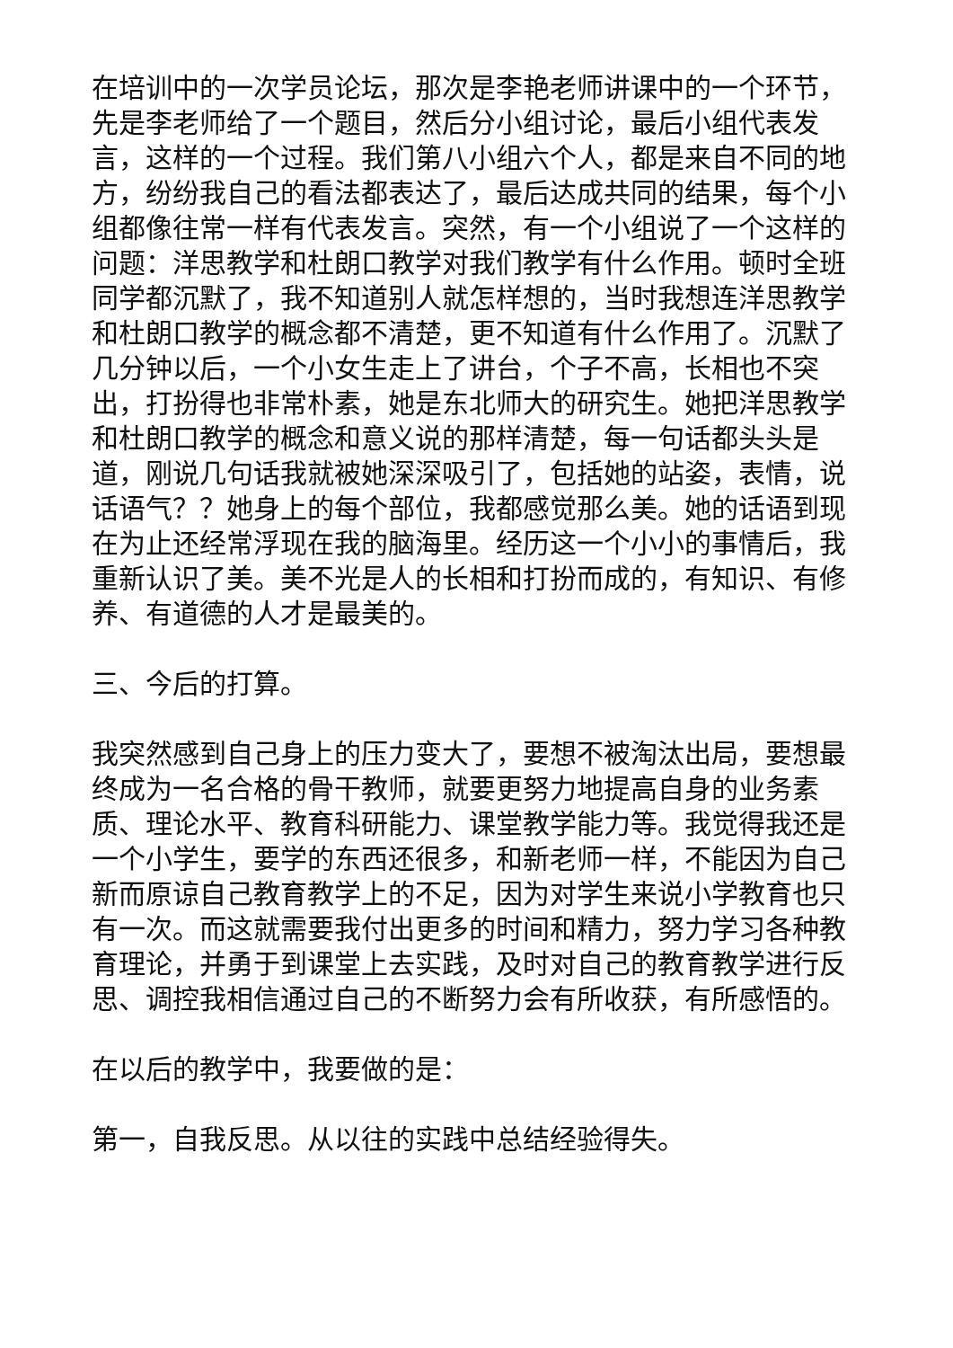在培训中的一次学员论坛，那次是李艳老师讲课中的一个环节，先是李老师给了一个题目，然后分小组讨论，最后小组代表发言，这样的一个过程。我们第八小组六个人，都是来自不同的地方，纷纷我自己的看法都表达了，最后达成共同的结果，每个小组都像往常一样有代表发言。突然，有一个小组说了一个这样的问题：洋思教学和杜朗口教学对我们教学有什么作用。顿时全班同学都沉默了，我不知道别人就怎样想的，当时我想连洋思教学和杜朗口教学的概念都不清楚，更不知道有什么作用了。沉默了几分钟以后，一个小女生走上了讲台，个子不高，长相也不突出，打扮得也非常朴素，她是东北师大的研究生。她把洋思教学和杜朗口教学的概念和意义说的那样清楚，每一句话都头头是道，刚说几句话我就被她深深吸引了，包括她的站姿，表情，说话语气？？她身上的每个部位，我都感觉那么美。她的话语到现在为止还经常浮现在我的脑海里。经历这一个小小的事情后，我重新认识了美。美不光是人的长相和打扮而成的，有知识、有修养、有道德的人才是最美的。
三、今后的打算。
我突然感到自己身上的压力变大了，要想不被淘汰出局，要想最终成为一名合格的骨干教师，就要更努力地提高自身的业务素质、理论水平、教育科研能力、课堂教学能力等。我觉得我还是一个小学生，要学的东西还很多，和新老师一样，不能因为自己新而原谅自己教育教学上的不足，因为对学生来说小学教育也只有一次。而这就需要我付出更多的时间和精力，努力学习各种教育理论，并勇于到课堂上去实践，及时对自己的教育教学进行反思、调控我相信通过自己的不断努力会有所收获，有所感悟的。
在以后的教学中，我要做的是：
第一，自我反思。从以往的实践中总结经验得失。